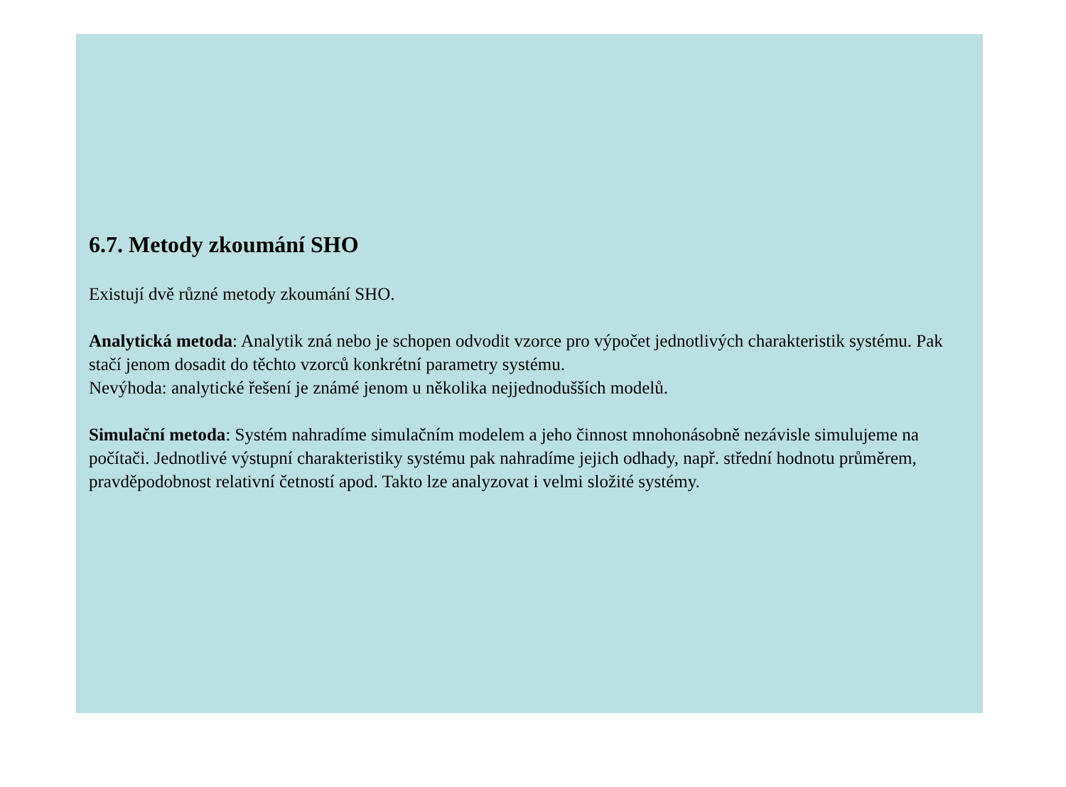6.7. Metody zkoumání SHO
Existují dvě různé metody zkoumání SHO.
Analytická metoda: Analytik zná nebo je schopen odvodit vzorce pro výpočet jednotlivých charakteristik systému. Pak stačí jenom dosadit do těchto vzorců konkrétní parametry systému.
Nevýhoda: analytické řešení je známé jenom u několika nejjednodušších modelů.
Simulační metoda: Systém nahradíme simulačním modelem a jeho činnost mnohonásobně nezávisle simulujeme na počítači. Jednotlivé výstupní charakteristiky systému pak nahradíme jejich odhady, např. střední hodnotu průměrem, pravděpodobnost relativní četností apod. Takto lze analyzovat i velmi složité systémy.